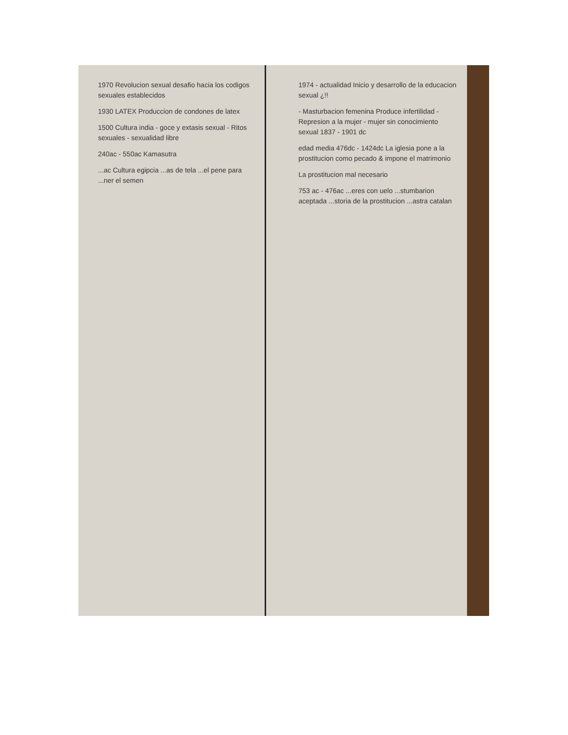1970 Revolucion sexual desafio hacia los codigos sexuales establecidos
1930 LATEX Produccion de condones de latex
1500 Cultura india - goce y extasis sexual - Ritos sexuales - sexualidad libre
240ac - 550ac Kamasutra
...ac Cultura egipcia ...as de tela ...el pene para ...ner el semen
1974 - actualidad Inicio y desarrollo de la educacion sexual ¿!!
- Masturbacion femenina Produce infertilidad - Represion a la mujer - mujer sin conocimiento sexual 1837 - 1901 dc
edad media 476dc - 1424dc La iglesia pone a la prostitucion como pecado & impone el matrimonio
La prostitucion mal necesario
753 ac - 476ac ...eres con uelo ...stumbarion aceptada ...storia de la prostitucion ...astra catalan